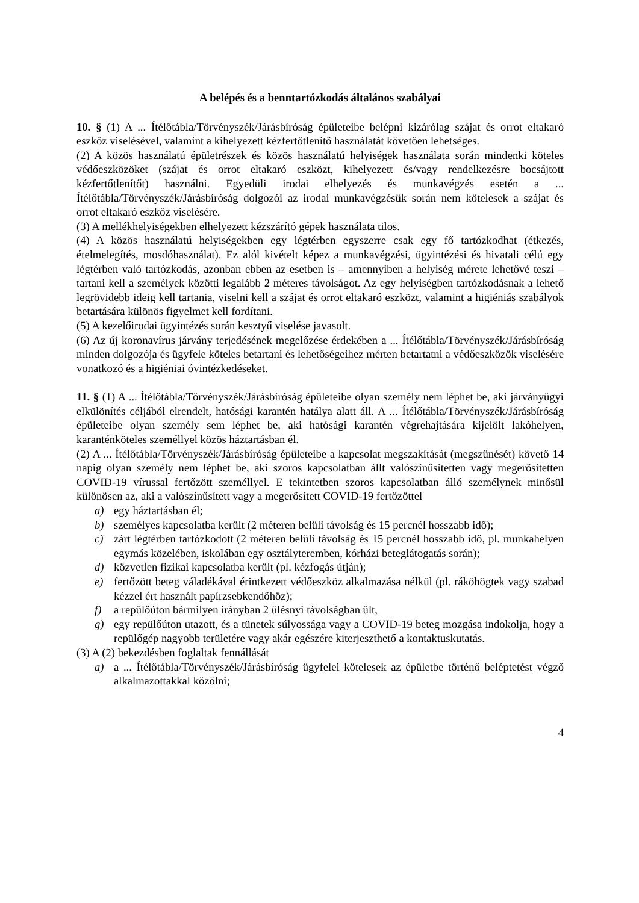A belépés és a benntartózkodás általános szabályai
10. § (1) A ... Ítélőtábla/Törvényszék/Járásbíróság épületeibe belépni kizárólag szájat és orrot eltakaró eszköz viselésével, valamint a kihelyezett kézfertőtlenítő használatát követően lehetséges.
(2) A közös használatú épületrészek és közös használatú helyiségek használata során mindenki köteles védőeszközöket (szájat és orrot eltakaró eszközt, kihelyezett és/vagy rendelkezésre bocsájtott kézfertőtlenítőt) használni. Egyedüli irodai elhelyezés és munkavégzés esetén a ... Ítélőtábla/Törvényszék/Járásbíróság dolgozói az irodai munkavégzésük során nem kötelesek a szájat és orrot eltakaró eszköz viselésére.
(3) A mellékhelyiségekben elhelyezett kézszárító gépek használata tilos.
(4) A közös használatú helyiségekben egy légtérben egyszerre csak egy fő tartózkodhat (étkezés, ételmelegítés, mosdóhasználat). Ez alól kivételt képez a munkavégzési, ügyintézési és hivatali célú egy légtérben való tartózkodás, azonban ebben az esetben is – amennyiben a helyiség mérete lehetővé teszi – tartani kell a személyek közötti legalább 2 méteres távolságot. Az egy helyiségben tartózkodásnak a lehető legrövidebb ideig kell tartania, viselni kell a szájat és orrot eltakaró eszközt, valamint a higiéniás szabályok betartására különös figyelmet kell fordítani.
(5) A kezelőirodai ügyintézés során kesztyű viselése javasolt.
(6) Az új koronavírus járvány terjedésének megelőzése érdekében a ... Ítélőtábla/Törvényszék/Járásbíróság minden dolgozója és ügyfele köteles betartani és lehetőségeihez mérten betartatni a védőeszközök viselésére vonatkozó és a higiéniai óvintézkedéseket.
11. § (1) A ... Ítélőtábla/Törvényszék/Járásbíróság épületeibe olyan személy nem léphet be, aki járványügyi elkülönítés céljából elrendelt, hatósági karantén hatálya alatt áll. A ... Ítélőtábla/Törvényszék/Járásbíróság épületeibe olyan személy sem léphet be, aki hatósági karantén végrehajtására kijelölt lakóhelyen, karanténköteles személlyel közös háztartásban él.
(2) A ... Ítélőtábla/Törvényszék/Járásbíróság épületeibe a kapcsolat megszakítását (megszűnését) követő 14 napig olyan személy nem léphet be, aki szoros kapcsolatban állt valószínűsítetten vagy megerősítetten COVID-19 vírussal fertőzött személlyel. E tekintetben szoros kapcsolatban álló személynek minősül különösen az, aki a valószínűsített vagy a megerősített COVID-19 fertőzöttel
a) egy háztartásban él;
b) személyes kapcsolatba került (2 méteren belüli távolság és 15 percnél hosszabb idő);
c) zárt légtérben tartózkodott (2 méteren belüli távolság és 15 percnél hosszabb idő, pl. munkahelyen egymás közelében, iskolában egy osztályteremben, kórházi beteglátogatás során);
d) közvetlen fizikai kapcsolatba került (pl. kézfogás útján);
e) fertőzött beteg váladékával érintkezett védőeszköz alkalmazása nélkül (pl. ráköhögtek vagy szabad kézzel ért használt papírzsebkendőhöz);
f) a repülőúton bármilyen irányban 2 ülésnyi távolságban ült,
g) egy repülőúton utazott, és a tünetek súlyossága vagy a COVID-19 beteg mozgása indokolja, hogy a repülőgép nagyobb területére vagy akár egészére kiterjeszthető a kontaktuskutatás.
(3) A (2) bekezdésben foglaltak fennállását
a) a ... Ítélőtábla/Törvényszék/Járásbíróság ügyfelei kötelesek az épületbe történő beléptetést végző alkalmazottakkal közölni;
4